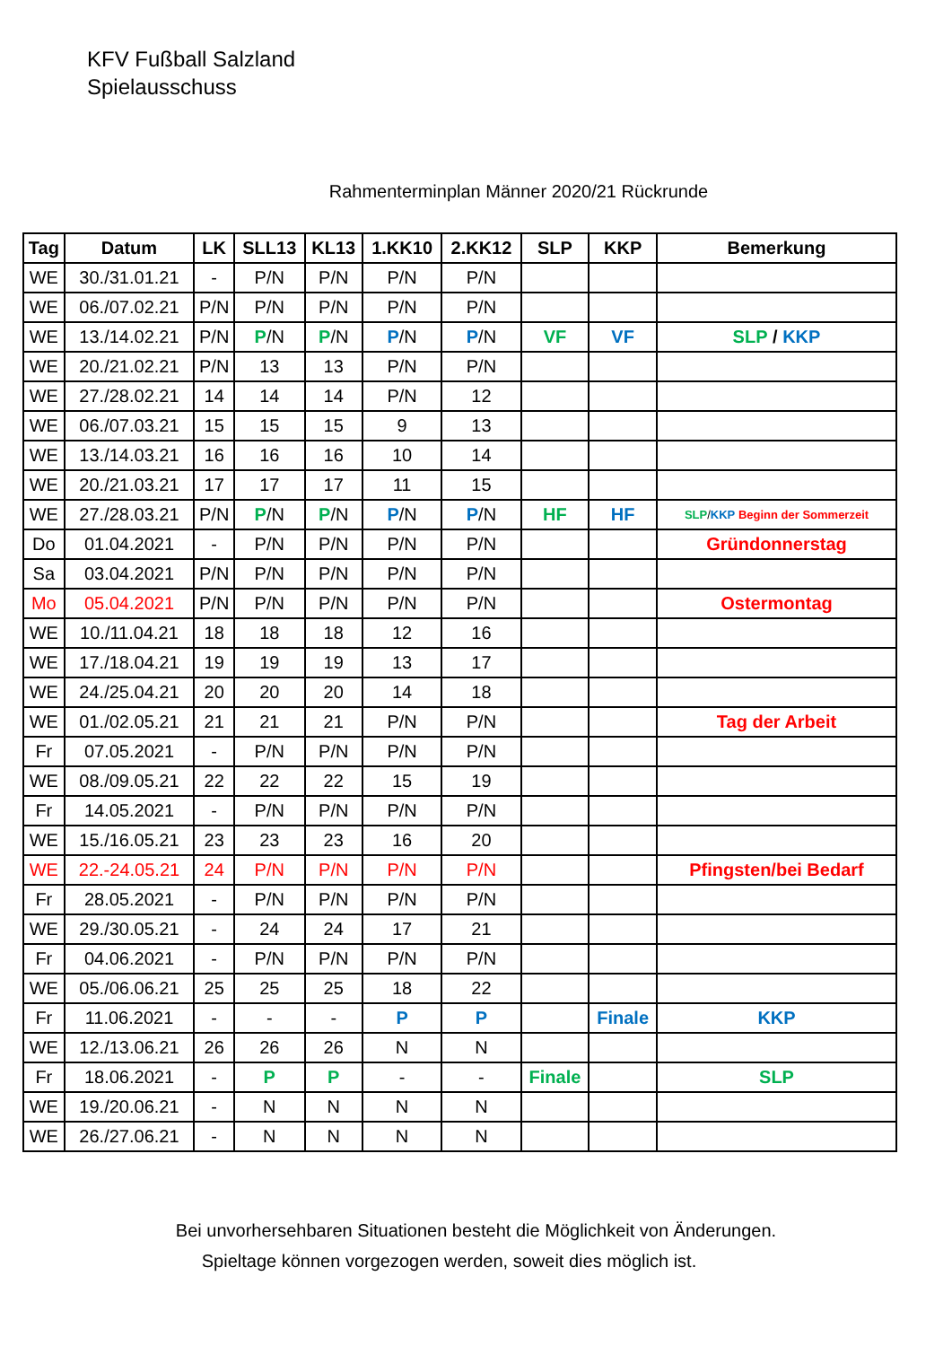KFV Fußball Salzland
Spielausschuss
Rahmenterminplan Männer 2020/21 Rückrunde
| Tag | Datum | LK | SLL13 | KL13 | 1.KK10 | 2.KK12 | SLP | KKP | Bemerkung |
| --- | --- | --- | --- | --- | --- | --- | --- | --- | --- |
| WE | 30./31.01.21 | - | P/N | P/N | P/N | P/N | | | |
| WE | 06./07.02.21 | P/N | P/N | P/N | P/N | P/N | | | |
| WE | 13./14.02.21 | P/N | P /N | P /N | P /N | P /N | VF | VF | SLP / KKP |
| WE | 20./21.02.21 | P/N | 13 | 13 | P/N | P/N | | | |
| WE | 27./28.02.21 | 14 | 14 | 14 | P/N | 12 | | | |
| WE | 06./07.03.21 | 15 | 15 | 15 | 9 | 13 | | | |
| WE | 13./14.03.21 | 16 | 16 | 16 | 10 | 14 | | | |
| WE | 20./21.03.21 | 17 | 17 | 17 | 11 | 15 | | | |
| WE | 27./28.03.21 | P/N | P /N | P /N | P /N | P /N | HF | HF | SLP / KKP Beginn der Sommerzeit |
| Do | 01.04.2021 | - | P/N | P/N | P/N | P/N | | | Gründonnerstag |
| Sa | 03.04.2021 | P/N | P/N | P/N | P/N | P/N | | | |
| Mo | 05.04.2021 | P/N | P/N | P/N | P/N | P/N | | | Ostermontag |
| WE | 10./11.04.21 | 18 | 18 | 18 | 12 | 16 | | | |
| WE | 17./18.04.21 | 19 | 19 | 19 | 13 | 17 | | | |
| WE | 24./25.04.21 | 20 | 20 | 20 | 14 | 18 | | | |
| WE | 01./02.05.21 | 21 | 21 | 21 | P/N | P/N | | | Tag der Arbeit |
| Fr | 07.05.2021 | - | P/N | P/N | P/N | P/N | | | |
| WE | 08./09.05.21 | 22 | 22 | 22 | 15 | 19 | | | |
| Fr | 14.05.2021 | - | P/N | P/N | P/N | P/N | | | |
| WE | 15./16.05.21 | 23 | 23 | 23 | 16 | 20 | | | |
| WE | 22.-24.05.21 | 24 | P/N | P/N | P/N | P/N | | | Pfingsten/bei Bedarf |
| Fr | 28.05.2021 | - | P/N | P/N | P/N | P/N | | | |
| WE | 29./30.05.21 | - | 24 | 24 | 17 | 21 | | | |
| Fr | 04.06.2021 | - | P/N | P/N | P/N | P/N | | | |
| WE | 05./06.06.21 | 25 | 25 | 25 | 18 | 22 | | | |
| Fr | 11.06.2021 | - | - | - | P | P | | Finale | KKP |
| WE | 12./13.06.21 | 26 | 26 | 26 | N | N | | | |
| Fr | 18.06.2021 | - | P | P | - | - | Finale | | SLP |
| WE | 19./20.06.21 | - | N | N | N | N | | | |
| WE | 26./27.06.21 | - | N | N | N | N | | | |
Bei unvorhersehbaren Situationen besteht die Möglichkeit von Änderungen.
Spieltage können vorgezogen werden, soweit dies möglich ist.